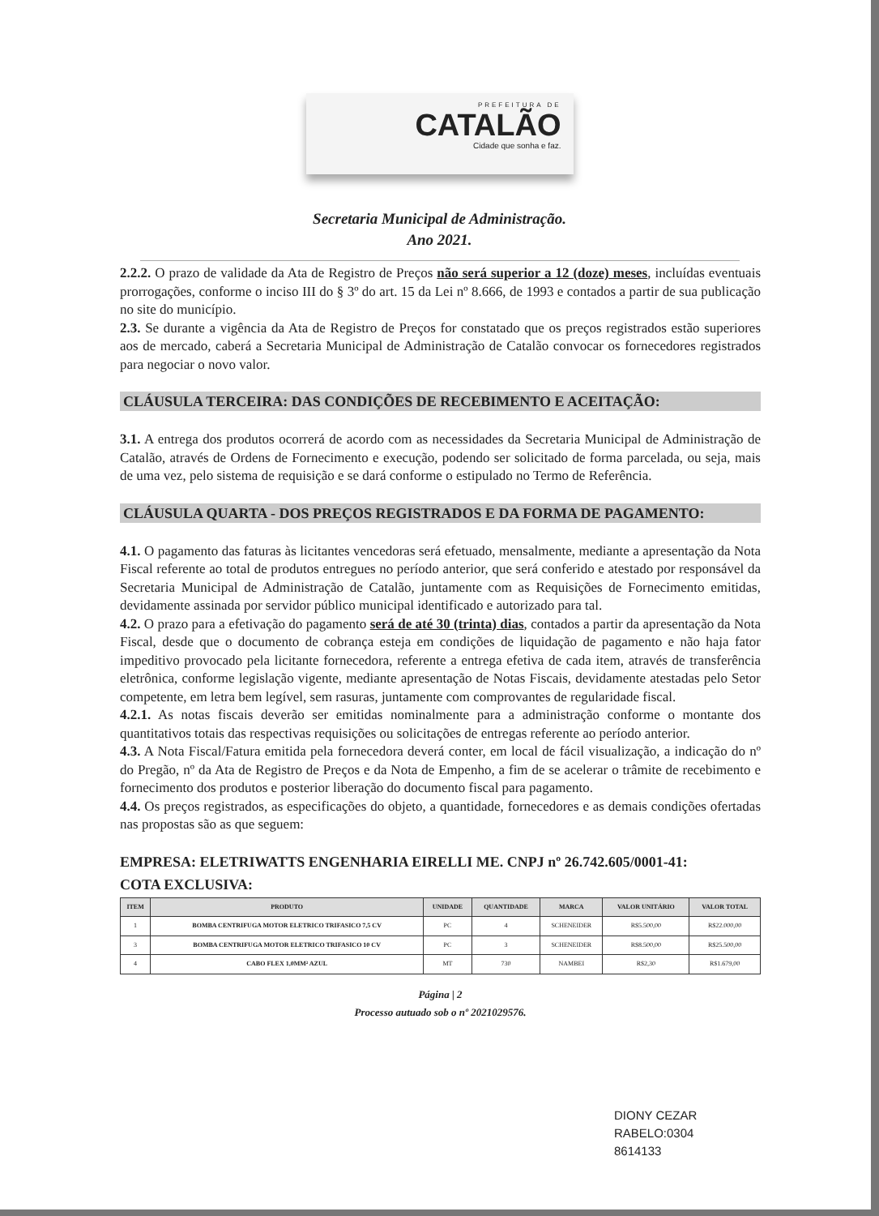PREFEITURA DE
CATALÃO
Cidade que sonha e faz.
Secretaria Municipal de Administração.
Ano 2021.
2.2.2. O prazo de validade da Ata de Registro de Preços não será superior a 12 (doze) meses, incluídas eventuais prorrogações, conforme o inciso III do § 3º do art. 15 da Lei nº 8.666, de 1993 e contados a partir de sua publicação no site do município.
2.3. Se durante a vigência da Ata de Registro de Preços for constatado que os preços registrados estão superiores aos de mercado, caberá a Secretaria Municipal de Administração de Catalão convocar os fornecedores registrados para negociar o novo valor.
CLÁUSULA TERCEIRA: DAS CONDIÇÕES DE RECEBIMENTO E ACEITAÇÃO:
3.1. A entrega dos produtos ocorrerá de acordo com as necessidades da Secretaria Municipal de Administração de Catalão, através de Ordens de Fornecimento e execução, podendo ser solicitado de forma parcelada, ou seja, mais de uma vez, pelo sistema de requisição e se dará conforme o estipulado no Termo de Referência.
CLÁUSULA QUARTA - DOS PREÇOS REGISTRADOS E DA FORMA DE PAGAMENTO:
4.1. O pagamento das faturas às licitantes vencedoras será efetuado, mensalmente, mediante a apresentação da Nota Fiscal referente ao total de produtos entregues no período anterior, que será conferido e atestado por responsável da Secretaria Municipal de Administração de Catalão, juntamente com as Requisições de Fornecimento emitidas, devidamente assinada por servidor público municipal identificado e autorizado para tal.
4.2. O prazo para a efetivação do pagamento será de até 30 (trinta) dias, contados a partir da apresentação da Nota Fiscal, desde que o documento de cobrança esteja em condições de liquidação de pagamento e não haja fator impeditivo provocado pela licitante fornecedora, referente a entrega efetiva de cada item, através de transferência eletrônica, conforme legislação vigente, mediante apresentação de Notas Fiscais, devidamente atestadas pelo Setor competente, em letra bem legível, sem rasuras, juntamente com comprovantes de regularidade fiscal.
4.2.1. As notas fiscais deverão ser emitidas nominalmente para a administração conforme o montante dos quantitativos totais das respectivas requisições ou solicitações de entregas referente ao período anterior.
4.3. A Nota Fiscal/Fatura emitida pela fornecedora deverá conter, em local de fácil visualização, a indicação do nº do Pregão, nº da Ata de Registro de Preços e da Nota de Empenho, a fim de se acelerar o trâmite de recebimento e fornecimento dos produtos e posterior liberação do documento fiscal para pagamento.
4.4. Os preços registrados, as especificações do objeto, a quantidade, fornecedores e as demais condições ofertadas nas propostas são as que seguem:
EMPRESA: ELETRIWATTS ENGENHARIA EIRELLI ME. CNPJ nº 26.742.605/0001-41:
COTA EXCLUSIVA:
| ITEM | PRODUTO | UNIDADE | QUANTIDADE | MARCA | VALOR UNITÁRIO | VALOR TOTAL |
| --- | --- | --- | --- | --- | --- | --- |
| 1 | BOMBA CENTRIFUGA MOTOR ELETRICO TRIFASICO 7,5 CV | PC | 4 | SCHENEIDER | R$5.500,00 | R$22.000,00 |
| 3 | BOMBA CENTRIFUGA MOTOR ELETRICO TRIFASICO 10 CV | PC | 3 | SCHENEIDER | R$8.500,00 | R$25.500,00 |
| 4 | CABO FLEX 1,0MM² AZUL | MT | 730 | NAMBEI | R$2,30 | R$1.679,00 |
Página | 2
Processo autuado sob o nº 2021029576.
DIONY CEZAR
RABELO:0304
8614133